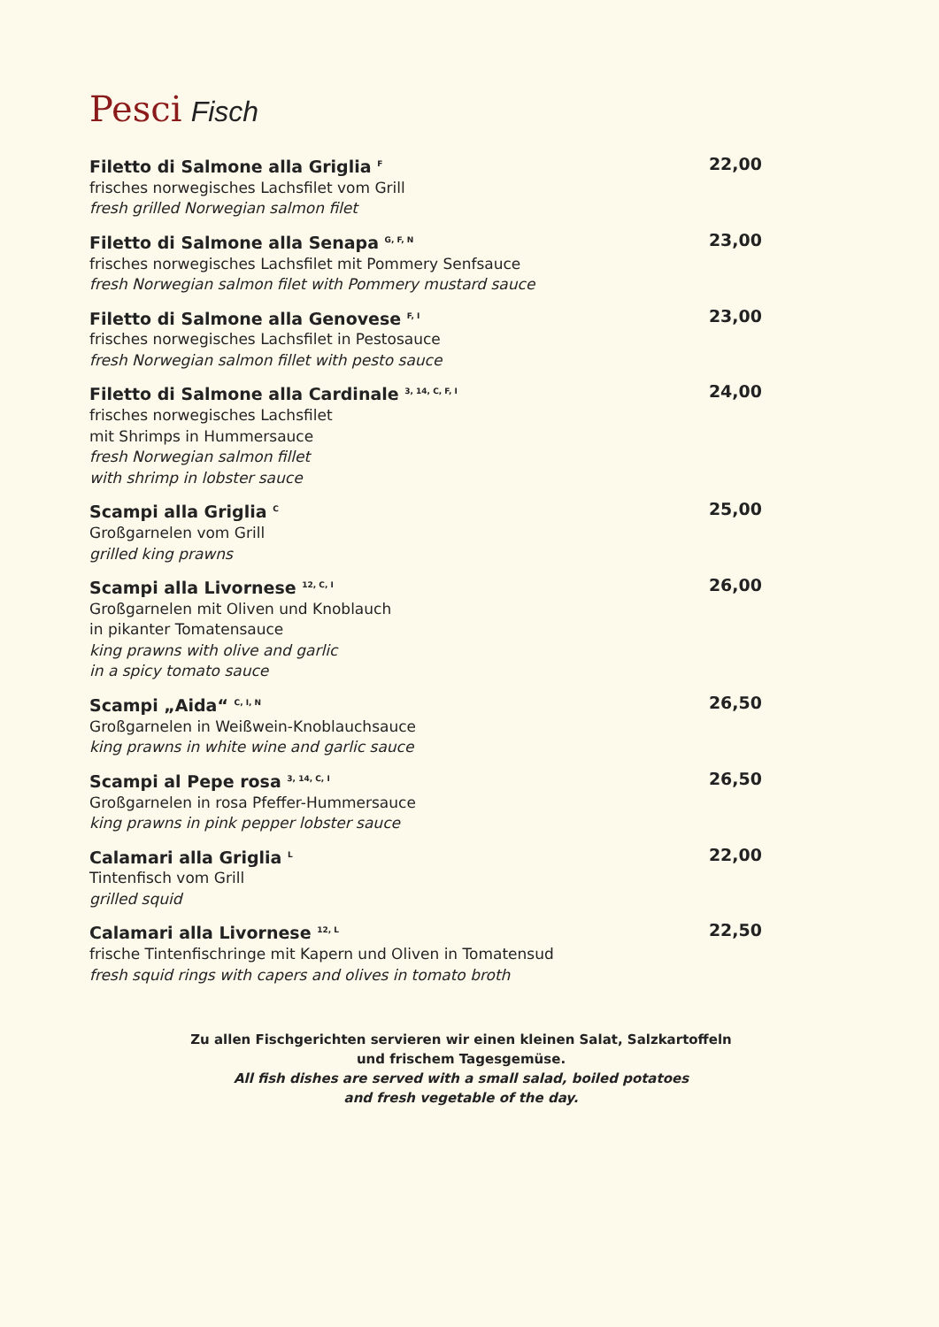Pesci Fisch
Filetto di Salmone alla Griglia <sup>F</sup>
frisches norwegisches Lachsfilet vom Grill
fresh grilled Norwegian salmon filet
22,00
Filetto di Salmone alla Senapa <sup>G, F, N</sup>
frisches norwegisches Lachsfilet mit Pommery Senfsauce
fresh Norwegian salmon filet with Pommery mustard sauce
23,00
Filetto di Salmone alla Genovese <sup>F, I</sup>
frisches norwegisches Lachsfilet in Pestosauce
fresh Norwegian salmon fillet with pesto sauce
23,00
Filetto di Salmone alla Cardinale <sup>3, 14, C, F, I</sup>
frisches norwegisches Lachsfilet
mit Shrimps in Hummersauce
fresh Norwegian salmon fillet
with shrimp in lobster sauce
24,00
Scampi alla Griglia <sup>C</sup>
Großgarnelen vom Grill
grilled king prawns
25,00
Scampi alla Livornese <sup>12, C, I</sup>
Großgarnelen mit Oliven und Knoblauch
in pikanter Tomatensauce
king prawns with olive and garlic
in a spicy tomato sauce
26,00
Scampi „Aida“ <sup>C, I, N</sup>
Großgarnelen in Weißwein-Knoblauchsauce
king prawns in white wine and garlic sauce
26,50
Scampi al Pepe rosa <sup>3, 14, C, I</sup>
Großgarnelen in rosa Pfeffer-Hummersauce
king prawns in pink pepper lobster sauce
26,50
Calamari alla Griglia <sup>L</sup>
Tintenfisch vom Grill
grilled squid
22,00
Calamari alla Livornese <sup>12, L</sup>
frische Tintenfischringe mit Kapern und Oliven in Tomatensud
fresh squid rings with capers and olives in tomato broth
22,50
Zu allen Fischgerichten servieren wir einen kleinen Salat, Salzkartoffeln
und frischem Tagesgemüse.
All fish dishes are served with a small salad, boiled potatoes
and fresh vegetable of the day.